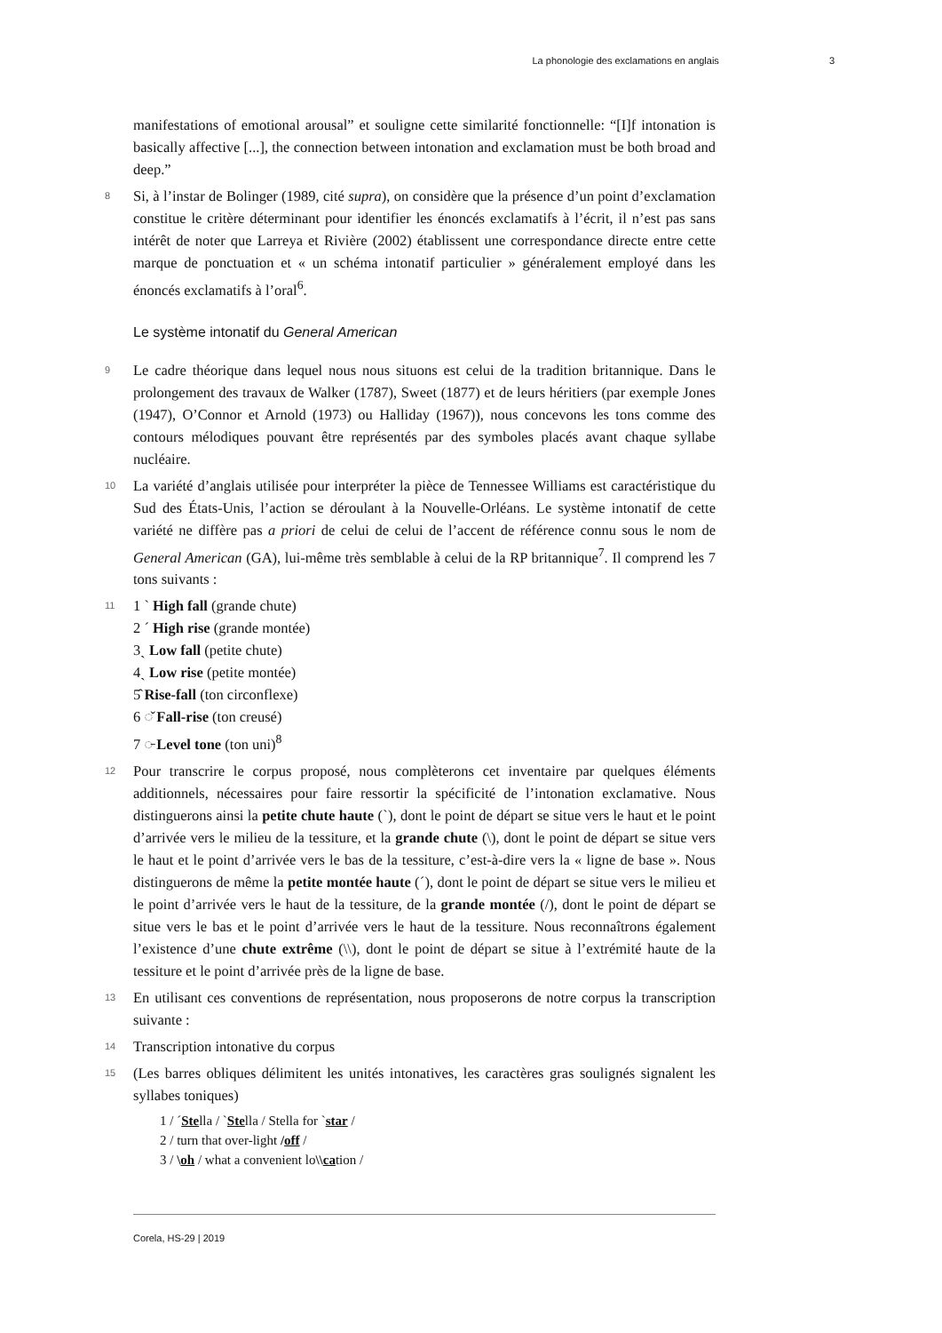La phonologie des exclamations en anglais 3
manifestations of emotional arousal” et souligne cette similarité fonctionnelle: “[I]f intonation is basically affective [...], the connection between intonation and exclamation must be both broad and deep.”
8 Si, à l’instar de Bolinger (1989, cité supra), on considère que la présence d’un point d’exclamation constitue le critère déterminant pour identifier les énoncés exclamatifs à l’écrit, il n’est pas sans intérêt de noter que Larreya et Rivière (2002) établissent une correspondance directe entre cette marque de ponctuation et « un schéma intonatif particulier » généralement employé dans les énoncés exclamatifs à l’oral<sup>6</sup>.
Le système intonatif du General American
9 Le cadre théorique dans lequel nous nous situons est celui de la tradition britannique. Dans le prolongement des travaux de Walker (1787), Sweet (1877) et de leurs héritiers (par exemple Jones (1947), O’Connor et Arnold (1973) ou Halliday (1967)), nous concevons les tons comme des contours mélodiques pouvant être représentés par des symboles placés avant chaque syllabe nucléaire.
10 La variété d’anglais utilisée pour interpréter la pièce de Tennessee Williams est caractéristique du Sud des États-Unis, l’action se déroulant à la Nouvelle-Orléans. Le système intonatif de cette variété ne diffère pas a priori de celui de celui de l’accent de référence connu sous le nom de General American (GA), lui-même très semblable à celui de la RP britannique<sup>7</sup>. Il comprend les 7 tons suivants :
11 1 ˋ High fall (grande chute)
2 ˊ High rise (grande montée)
3ˎ Low fall (petite chute)
4ˏ Low rise (petite montée)
5̂ Rise-fall (ton circonflexe)
6 ◌̌ Fall-rise (ton creusé)
7 ◌̵ Level tone (ton uni)<sup>8</sup>
12 Pour transcrire le corpus proposé, nous complèterons cet inventaire par quelques éléments additionnels, nécessaires pour faire ressortir la spécificité de l’intonation exclamative. Nous distinguerons ainsi la petite chute haute (ˋ), dont le point de départ se situe vers le haut et le point d’arrivée vers le milieu de la tessiture, et la grande chute (\), dont le point de départ se situe vers le haut et le point d’arrivée vers le bas de la tessiture, c’est-à-dire vers la « ligne de base ». Nous distinguerons de même la petite montée haute (ˊ), dont le point de départ se situe vers le milieu et le point d’arrivée vers le haut de la tessiture, de la grande montée (/), dont le point de départ se situe vers le bas et le point d’arrivée vers le haut de la tessiture. Nous reconnaîtrons également l’existence d’une chute extrême (\\), dont le point de départ se situe à l’extrémité haute de la tessiture et le point d’arrivée près de la ligne de base.
13 En utilisant ces conventions de représentation, nous proposerons de notre corpus la transcription suivante :
14 Transcription intonative du corpus
15 (Les barres obliques délimitent les unités intonatives, les caractères gras soulignés signalent les syllabes toniques)
1 / ˊStella / ˋStella / Stella for ˋstar /
2 / turn that over-light /off /
3 / \oh / what a convenient lo\\cation /
Corela, HS-29 | 2019